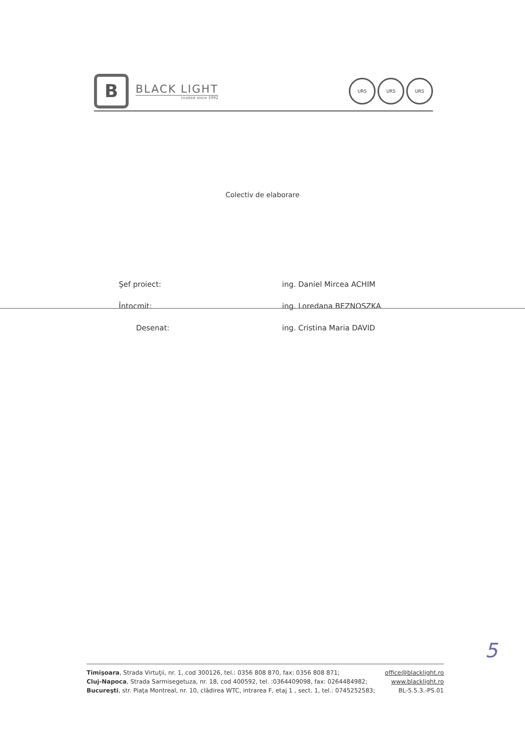B
BLACK LIGHT
trusted since 1992
URS URS URS
Colectiv de elaborare
Şef proiect: ing. Daniel Mircea ACHIM
Întocmit: ing. Loredana BEZNOSZKA
Desenat: ing. Cristina Maria DAVID
5
Timişoara, Strada Virtuţii, nr. 1, cod 300126, tel.: 0356 808 870, fax: 0356 808 871; office@blacklight.ro
Cluj-Napoca, Strada Sarmisegetuza, nr. 18, cod 400592, tel. :0364409098, fax: 0264484982; www.blacklight.ro
Bucureşti, str. Piaţa Montreal, nr. 10, clădirea WTC, intrarea F, etaj 1 , sect. 1, tel.: 0745252583; BL-5.5.3.-PS.01